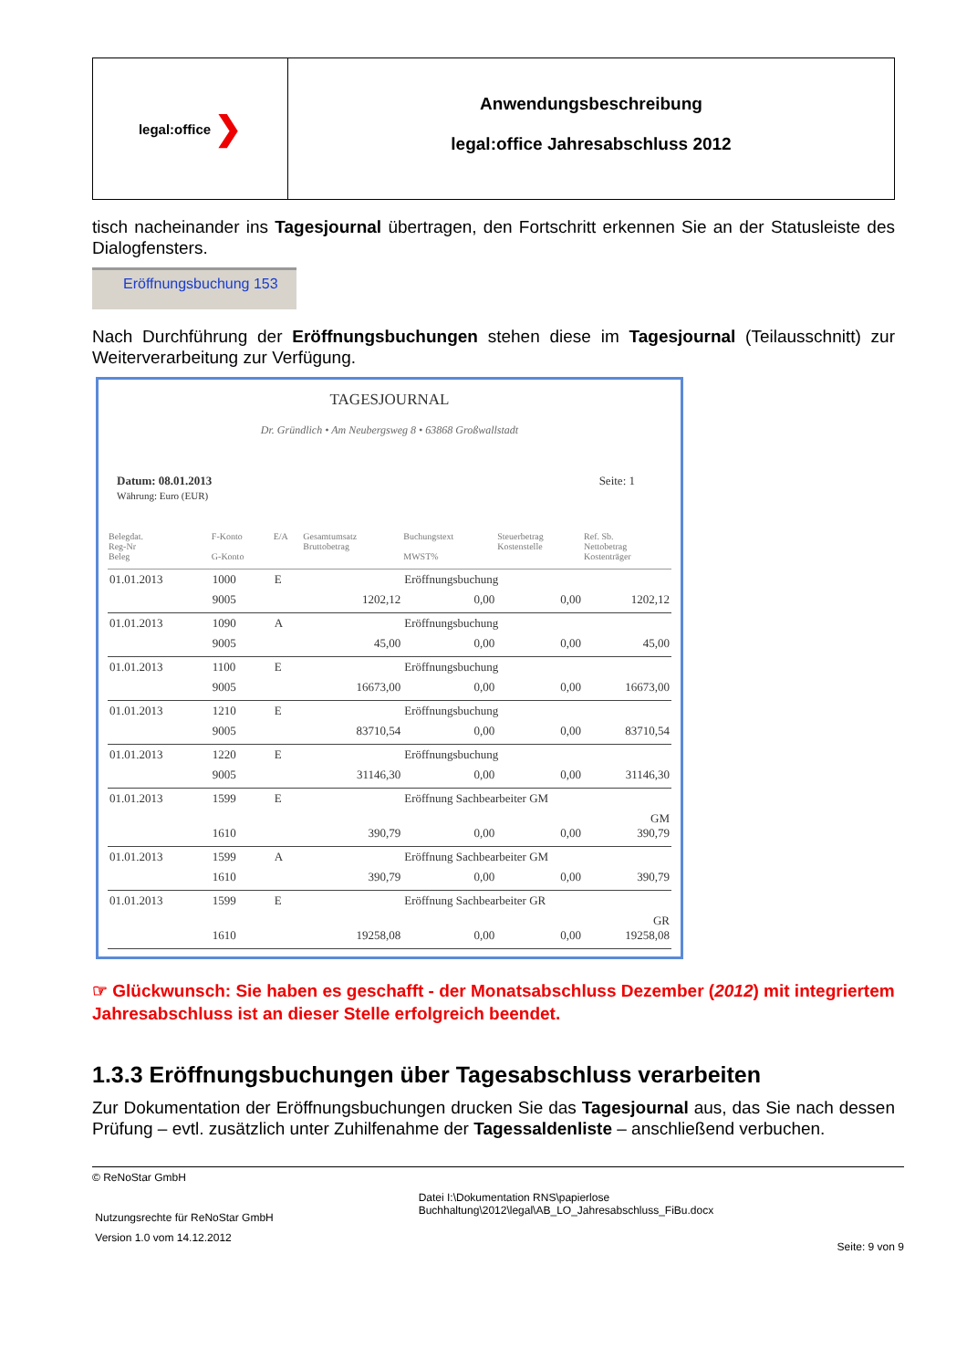legal:office ❯
Anwendungsbeschreibung
legal:office Jahresabschluss 2012
tisch nacheinander ins Tagesjournal übertragen, den Fortschritt erkennen Sie an der Statusleiste des Dialogfensters.
Eröffnungsbuchung 153
Nach Durchführung der Eröffnungsbuchungen stehen diese im Tagesjournal (Teilausschnitt) zur Weiterverarbeitung zur Verfügung.
TAGESJOURNAL
Dr. Gründlich • Am Neubergsweg 8 • 63868 Großwallstadt
Datum: 08.01.2013
Währung: Euro (EUR)
Seite: 1
| Belegdat. Reg-Nr Beleg | F-Konto G-Konto | E/A | Gesamtumsatz Bruttobetrag | Buchungstext MWST% | Steuerbetrag Kostenstelle | Ref. Sb. Nettobetrag Kostenträger |
| --- | --- | --- | --- | --- | --- | --- |
| 01.01.2013 | 1000 | E | | Eröffnungsbuchung | | |
| | 9005 | | 1202,12 | 0,00 | 0,00 | 1202,12 |
| 01.01.2013 | 1090 | A | | Eröffnungsbuchung | | |
| | 9005 | | 45,00 | 0,00 | 0,00 | 45,00 |
| 01.01.2013 | 1100 | E | | Eröffnungsbuchung | | |
| | 9005 | | 16673,00 | 0,00 | 0,00 | 16673,00 |
| 01.01.2013 | 1210 | E | | Eröffnungsbuchung | | |
| | 9005 | | 83710,54 | 0,00 | 0,00 | 83710,54 |
| 01.01.2013 | 1220 | E | | Eröffnungsbuchung | | |
| | 9005 | | 31146,30 | 0,00 | 0,00 | 31146,30 |
| 01.01.2013 | 1599 | E | | Eröffnung Sachbearbeiter GM | | |
| | 1610 | | 390,79 | 0,00 | 0,00 | GM 390,79 |
| 01.01.2013 | 1599 | A | | Eröffnung Sachbearbeiter GM | | |
| | 1610 | | 390,79 | 0,00 | 0,00 | 390,79 |
| 01.01.2013 | 1599 | E | | Eröffnung Sachbearbeiter GR | | |
| | 1610 | | 19258,08 | 0,00 | 0,00 | GR 19258,08 |
☞ Glückwunsch: Sie haben es geschafft - der Monatsabschluss Dezember (2012) mit integriertem Jahresabschluss ist an dieser Stelle erfolgreich beendet.
1.3.3 Eröffnungsbuchungen über Tagesabschluss verarbeiten
Zur Dokumentation der Eröffnungsbuchungen drucken Sie das Tagesjournal aus, das Sie nach dessen Prüfung – evtl. zusätzlich unter Zuhilfenahme der Tagessaldenliste – anschließend verbuchen.
© ReNoStar GmbH
Nutzungsrechte für ReNoStar GmbH
Version 1.0 vom 14.12.2012
Datei I:\Dokumentation RNS\papierlose Buchhaltung\2012\legal\AB_LO_Jahresabschluss_FiBu.docx
Seite: 9 von 9